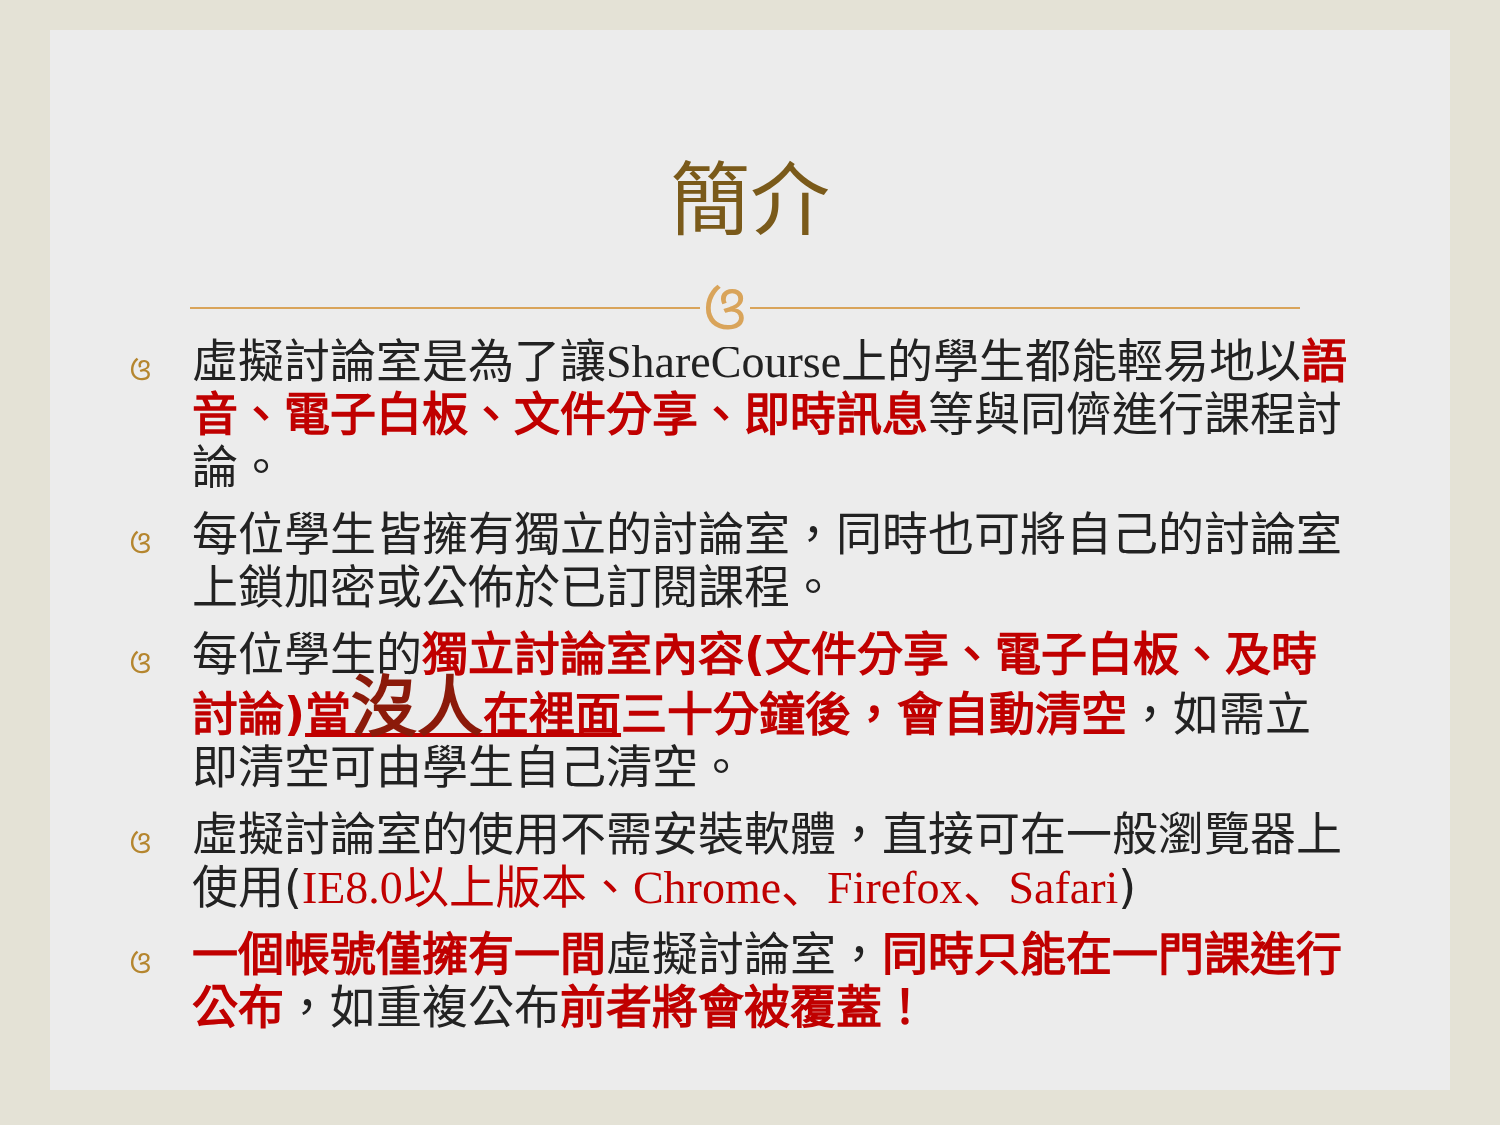簡介
ଓ
ଓ虛擬討論室是為了讓ShareCourse上的學生都能輕易地以語音、電子白板、文件分享、即時訊息等與同儕進行課程討論。
ଓ每位學生皆擁有獨立的討論室，同時也可將自己的討論室上鎖加密或公佈於已訂閱課程。
ଓ每位學生的獨立討論室內容(文件分享、電子白板、及時討論)當沒人在裡面三十分鐘後，會自動清空，如需立即清空可由學生自己清空。
ଓ虛擬討論室的使用不需安裝軟體，直接可在一般瀏覽器上使用(IE8.0以上版本、Chrome、Firefox、Safari)
ଓ一個帳號僅擁有一間虛擬討論室，同時只能在一門課進行公布，如重複公布前者將會被覆蓋！